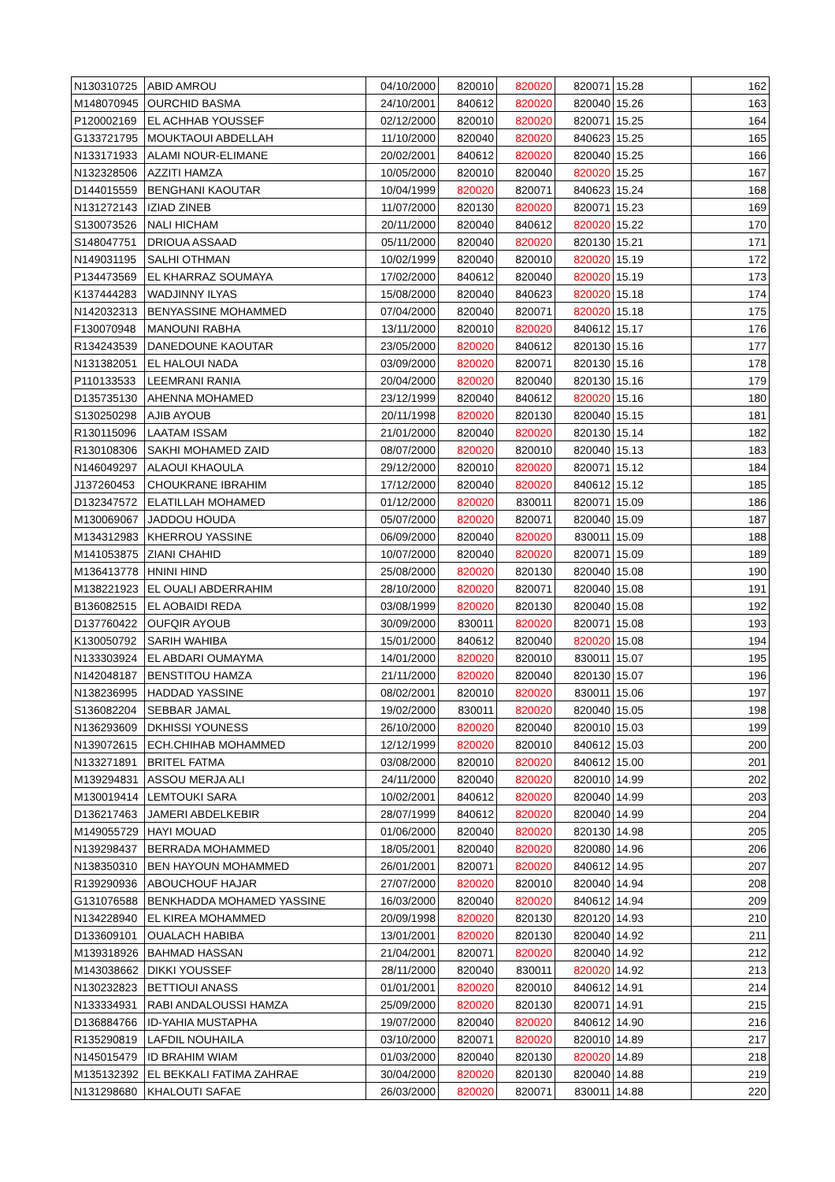| N130310725 | ABID AMROU | 04/10/2000 | 820010 | 820020 | 820071 | 15.28 | 162 |
| M148070945 | OURCHID BASMA | 24/10/2001 | 840612 | 820020 | 820040 | 15.26 | 163 |
| P120002169 | EL ACHHAB YOUSSEF | 02/12/2000 | 820010 | 820020 | 820071 | 15.25 | 164 |
| G133721795 | MOUKTAOUI ABDELLAH | 11/10/2000 | 820040 | 820020 | 840623 | 15.25 | 165 |
| N133171933 | ALAMI NOUR-ELIMANE | 20/02/2001 | 840612 | 820020 | 820040 | 15.25 | 166 |
| N132328506 | AZZITI HAMZA | 10/05/2000 | 820010 | 820040 | 820020 | 15.25 | 167 |
| D144015559 | BENGHANI KAOUTAR | 10/04/1999 | 820020 | 820071 | 840623 | 15.24 | 168 |
| N131272143 | IZIAD ZINEB | 11/07/2000 | 820130 | 820020 | 820071 | 15.23 | 169 |
| S130073526 | NALI HICHAM | 20/11/2000 | 820040 | 840612 | 820020 | 15.22 | 170 |
| S148047751 | DRIOUA ASSAAD | 05/11/2000 | 820040 | 820020 | 820130 | 15.21 | 171 |
| N149031195 | SALHI OTHMAN | 10/02/1999 | 820040 | 820010 | 820020 | 15.19 | 172 |
| P134473569 | EL KHARRAZ SOUMAYA | 17/02/2000 | 840612 | 820040 | 820020 | 15.19 | 173 |
| K137444283 | WADJINNY ILYAS | 15/08/2000 | 820040 | 840623 | 820020 | 15.18 | 174 |
| N142032313 | BENYASSINE MOHAMMED | 07/04/2000 | 820040 | 820071 | 820020 | 15.18 | 175 |
| F130070948 | MANOUNI RABHA | 13/11/2000 | 820010 | 820020 | 840612 | 15.17 | 176 |
| R134243539 | DANEDOUNE KAOUTAR | 23/05/2000 | 820020 | 840612 | 820130 | 15.16 | 177 |
| N131382051 | EL HALOUI NADA | 03/09/2000 | 820020 | 820071 | 820130 | 15.16 | 178 |
| P110133533 | LEEMRANI RANIA | 20/04/2000 | 820020 | 820040 | 820130 | 15.16 | 179 |
| D135735130 | AHENNA MOHAMED | 23/12/1999 | 820040 | 840612 | 820020 | 15.16 | 180 |
| S130250298 | AJIB AYOUB | 20/11/1998 | 820020 | 820130 | 820040 | 15.15 | 181 |
| R130115096 | LAATAM ISSAM | 21/01/2000 | 820040 | 820020 | 820130 | 15.14 | 182 |
| R130108306 | SAKHI MOHAMED ZAID | 08/07/2000 | 820020 | 820010 | 820040 | 15.13 | 183 |
| N146049297 | ALAOUI KHAOULA | 29/12/2000 | 820010 | 820020 | 820071 | 15.12 | 184 |
| J137260453 | CHOUKRANE IBRAHIM | 17/12/2000 | 820040 | 820020 | 840612 | 15.12 | 185 |
| D132347572 | ELATILLAH MOHAMED | 01/12/2000 | 820020 | 830011 | 820071 | 15.09 | 186 |
| M130069067 | JADDOU HOUDA | 05/07/2000 | 820020 | 820071 | 820040 | 15.09 | 187 |
| M134312983 | KHERROU YASSINE | 06/09/2000 | 820040 | 820020 | 830011 | 15.09 | 188 |
| M141053875 | ZIANI CHAHID | 10/07/2000 | 820040 | 820020 | 820071 | 15.09 | 189 |
| M136413778 | HNINI HIND | 25/08/2000 | 820020 | 820130 | 820040 | 15.08 | 190 |
| M138221923 | EL OUALI ABDERRAHIM | 28/10/2000 | 820020 | 820071 | 820040 | 15.08 | 191 |
| B136082515 | EL AOBAIDI REDA | 03/08/1999 | 820020 | 820130 | 820040 | 15.08 | 192 |
| D137760422 | OUFQIR AYOUB | 30/09/2000 | 830011 | 820020 | 820071 | 15.08 | 193 |
| K130050792 | SARIH WAHIBA | 15/01/2000 | 840612 | 820040 | 820020 | 15.08 | 194 |
| N133303924 | EL ABDARI OUMAYMA | 14/01/2000 | 820020 | 820010 | 830011 | 15.07 | 195 |
| N142048187 | BENSTITOU HAMZA | 21/11/2000 | 820020 | 820040 | 820130 | 15.07 | 196 |
| N138236995 | HADDAD YASSINE | 08/02/2001 | 820010 | 820020 | 830011 | 15.06 | 197 |
| S136082204 | SEBBAR JAMAL | 19/02/2000 | 830011 | 820020 | 820040 | 15.05 | 198 |
| N136293609 | DKHISSI YOUNESS | 26/10/2000 | 820020 | 820040 | 820010 | 15.03 | 199 |
| N139072615 | ECH.CHIHAB MOHAMMED | 12/12/1999 | 820020 | 820010 | 840612 | 15.03 | 200 |
| N133271891 | BRITEL FATMA | 03/08/2000 | 820010 | 820020 | 840612 | 15.00 | 201 |
| M139294831 | ASSOU MERJA ALI | 24/11/2000 | 820040 | 820020 | 820010 | 14.99 | 202 |
| M130019414 | LEMTOUKI SARA | 10/02/2001 | 840612 | 820020 | 820040 | 14.99 | 203 |
| D136217463 | JAMERI ABDELKEBIR | 28/07/1999 | 840612 | 820020 | 820040 | 14.99 | 204 |
| M149055729 | HAYI MOUAD | 01/06/2000 | 820040 | 820020 | 820130 | 14.98 | 205 |
| N139298437 | BERRADA MOHAMMED | 18/05/2001 | 820040 | 820020 | 820080 | 14.96 | 206 |
| N138350310 | BEN HAYOUN MOHAMMED | 26/01/2001 | 820071 | 820020 | 840612 | 14.95 | 207 |
| R139290936 | ABOUCHOUF HAJAR | 27/07/2000 | 820020 | 820010 | 820040 | 14.94 | 208 |
| G131076588 | BENKHADDA MOHAMED YASSINE | 16/03/2000 | 820040 | 820020 | 840612 | 14.94 | 209 |
| N134228940 | EL KIREA MOHAMMED | 20/09/1998 | 820020 | 820130 | 820120 | 14.93 | 210 |
| D133609101 | OUALACH HABIBA | 13/01/2001 | 820020 | 820130 | 820040 | 14.92 | 211 |
| M139318926 | BAHMAD HASSAN | 21/04/2001 | 820071 | 820020 | 820040 | 14.92 | 212 |
| M143038662 | DIKKI YOUSSEF | 28/11/2000 | 820040 | 830011 | 820020 | 14.92 | 213 |
| N130232823 | BETTIOUI ANASS | 01/01/2001 | 820020 | 820010 | 840612 | 14.91 | 214 |
| N133334931 | RABI ANDALOUSSI HAMZA | 25/09/2000 | 820020 | 820130 | 820071 | 14.91 | 215 |
| D136884766 | ID-YAHIA MUSTAPHA | 19/07/2000 | 820040 | 820020 | 840612 | 14.90 | 216 |
| R135290819 | LAFDIL NOUHAILA | 03/10/2000 | 820071 | 820020 | 820010 | 14.89 | 217 |
| N145015479 | ID BRAHIM WIAM | 01/03/2000 | 820040 | 820130 | 820020 | 14.89 | 218 |
| M135132392 | EL BEKKALI FATIMA ZAHRAE | 30/04/2000 | 820020 | 820130 | 820040 | 14.88 | 219 |
| N131298680 | KHALOUTI SAFAE | 26/03/2000 | 820020 | 820071 | 830011 | 14.88 | 220 |